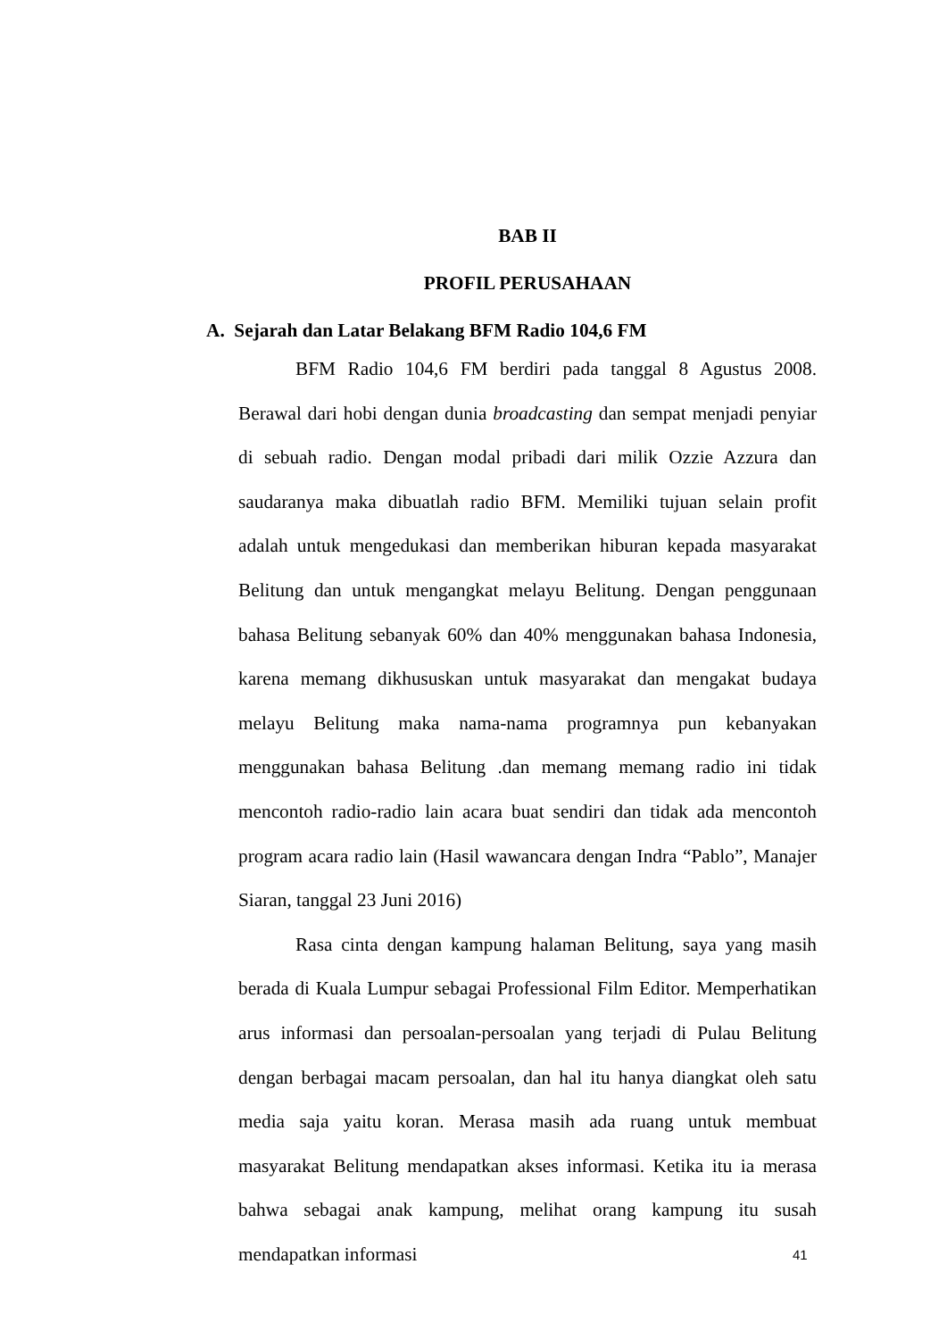BAB II
PROFIL PERUSAHAAN
A. Sejarah dan Latar Belakang BFM Radio 104,6 FM
BFM Radio 104,6 FM berdiri pada tanggal 8 Agustus 2008. Berawal dari hobi dengan dunia broadcasting dan sempat menjadi penyiar di sebuah radio. Dengan modal pribadi dari milik Ozzie Azzura dan saudaranya maka dibuatlah radio BFM. Memiliki tujuan selain profit adalah untuk mengedukasi dan memberikan hiburan kepada masyarakat Belitung dan untuk mengangkat melayu Belitung. Dengan penggunaan bahasa Belitung sebanyak 60% dan 40% menggunakan bahasa Indonesia, karena memang dikhususkan untuk masyarakat dan mengakat budaya melayu Belitung maka nama-nama programnya pun kebanyakan menggunakan bahasa Belitung .dan memang memang radio ini tidak mencontoh radio-radio lain acara buat sendiri dan tidak ada mencontoh program acara radio lain (Hasil wawancara dengan Indra “Pablo”, Manajer Siaran, tanggal 23 Juni 2016)
Rasa cinta dengan kampung halaman Belitung, saya yang masih berada di Kuala Lumpur sebagai Professional Film Editor. Memperhatikan arus informasi dan persoalan-persoalan yang terjadi di Pulau Belitung dengan berbagai macam persoalan, dan hal itu hanya diangkat oleh satu media saja yaitu koran. Merasa masih ada ruang untuk membuat masyarakat Belitung mendapatkan akses informasi. Ketika itu ia merasa bahwa sebagai anak kampung, melihat orang kampung itu susah mendapatkan informasi
41